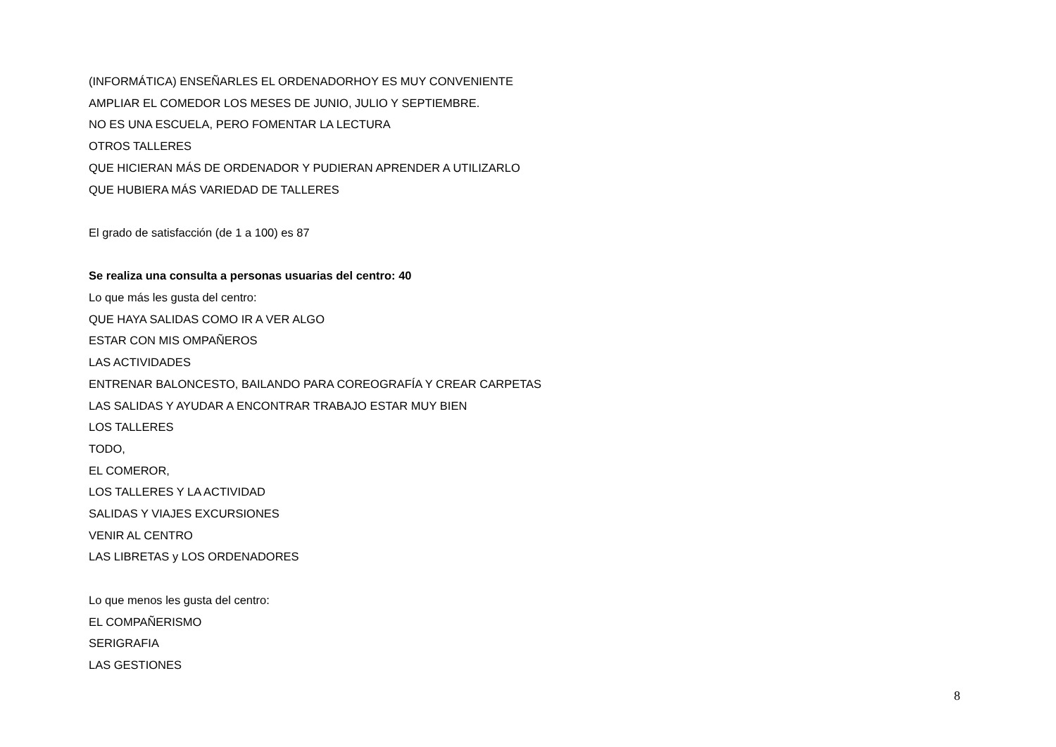(INFORMÁTICA) ENSEÑARLES EL ORDENADORHOY ES MUY CONVENIENTE
AMPLIAR EL COMEDOR LOS MESES DE JUNIO, JULIO Y SEPTIEMBRE.
NO ES UNA ESCUELA, PERO FOMENTAR LA LECTURA
OTROS TALLERES
QUE HICIERAN MÁS DE ORDENADOR Y PUDIERAN APRENDER A UTILIZARLO
QUE HUBIERA MÁS VARIEDAD DE TALLERES
El grado de satisfacción (de 1 a 100) es 87
Se realiza una consulta a personas usuarias del centro: 40
Lo que más les gusta del centro:
QUE HAYA SALIDAS COMO IR A VER ALGO
ESTAR CON MIS OMPAÑEROS
LAS ACTIVIDADES
ENTRENAR BALONCESTO, BAILANDO PARA COREOGRAFÍA Y CREAR CARPETAS
LAS SALIDAS Y AYUDAR A ENCONTRAR TRABAJO ESTAR MUY BIEN
LOS TALLERES
TODO,
EL COMEROR,
LOS TALLERES Y LA ACTIVIDAD
SALIDAS Y VIAJES EXCURSIONES
VENIR AL CENTRO
LAS LIBRETAS y LOS ORDENADORES
Lo que menos les gusta del centro:
EL COMPAÑERISMO
SERIGRAFIA
LAS GESTIONES
8